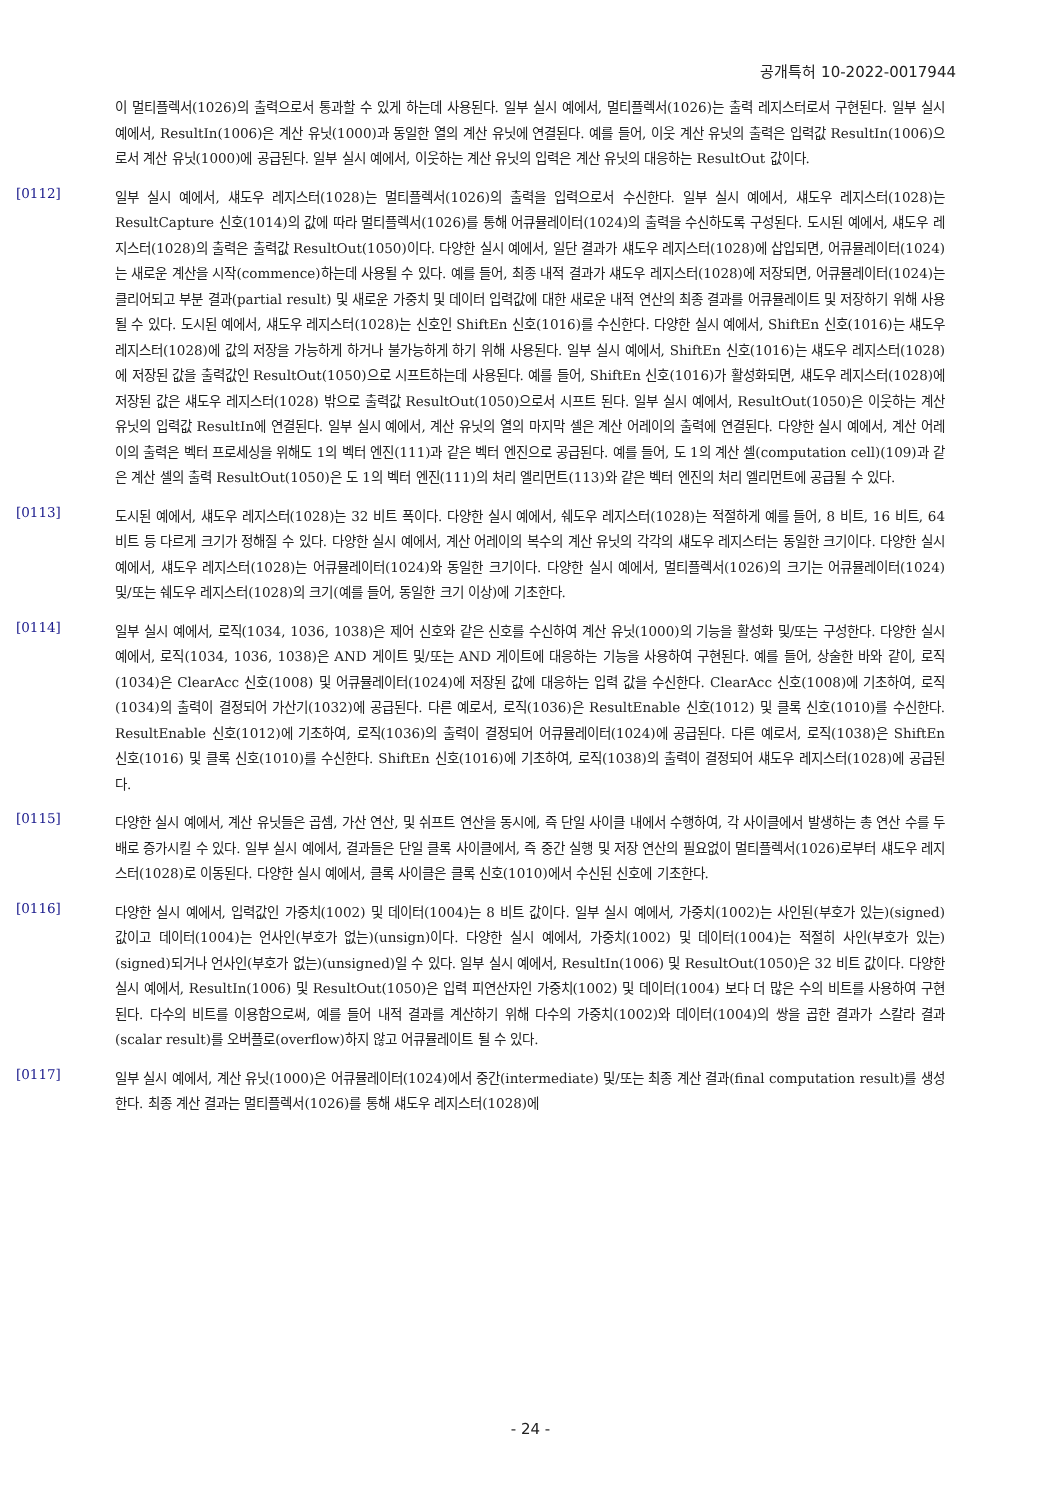공개특허 10-2022-0017944
이 멀티플렉서(1026)의 출력으로서 통과할 수 있게 하는데 사용된다. 일부 실시 예에서, 멀티플렉서(1026)는 출력 레지스터로서 구현된다. 일부 실시 예에서, ResultIn(1006)은 계산 유닛(1000)과 동일한 열의 계산 유닛에 연결된다. 예를 들어, 이웃 계산 유닛의 출력은 입력값 ResultIn(1006)으로서 계산 유닛(1000)에 공급된다. 일부 실시 예에서, 이웃하는 계산 유닛의 입력은 계산 유닛의 대응하는 ResultOut 값이다.
[0112]
일부 실시 예에서, 섀도우 레지스터(1028)는 멀티플렉서(1026)의 출력을 입력으로서 수신한다. 일부 실시 예에서, 섀도우 레지스터(1028)는 ResultCapture 신호(1014)의 값에 따라 멀티플렉서(1026)를 통해 어큐뮬레이터(1024)의 출력을 수신하도록 구성된다. 도시된 예에서, 섀도우 레지스터(1028)의 출력은 출력값 ResultOut(1050)이다. 다양한 실시 예에서, 일단 결과가 섀도우 레지스터(1028)에 삽입되면, 어큐뮬레이터(1024)는 새로운 계산을 시작(commence)하는데 사용될 수 있다. 예를 들어, 최종 내적 결과가 섀도우 레지스터(1028)에 저장되면, 어큐뮬레이터(1024)는 클리어되고 부분 결과(partial result) 및 새로운 가중치 및 데이터 입력값에 대한 새로운 내적 연산의 최종 결과를 어큐뮬레이트 및 저장하기 위해 사용될 수 있다. 도시된 예에서, 섀도우 레지스터(1028)는 신호인 ShiftEn 신호(1016)를 수신한다. 다양한 실시 예에서, ShiftEn 신호(1016)는 섀도우 레지스터(1028)에 값의 저장을 가능하게 하거나 불가능하게 하기 위해 사용된다. 일부 실시 예에서, ShiftEn 신호(1016)는 섀도우 레지스터(1028)에 저장된 값을 출력값인 ResultOut(1050)으로 시프트하는데 사용된다. 예를 들어, ShiftEn 신호(1016)가 활성화되면, 섀도우 레지스터(1028)에 저장된 값은 섀도우 레지스터(1028) 밖으로 출력값 ResultOut(1050)으로서 시프트 된다. 일부 실시 예에서, ResultOut(1050)은 이웃하는 계산 유닛의 입력값 ResultIn에 연결된다. 일부 실시 예에서, 계산 유닛의 열의 마지막 셀은 계산 어레이의 출력에 연결된다. 다양한 실시 예에서, 계산 어레이의 출력은 벡터 프로세싱을 위해도 1의 벡터 엔진(111)과 같은 벡터 엔진으로 공급된다. 예를 들어, 도 1의 계산 셀(computation cell)(109)과 같은 계산 셀의 출력 ResultOut(1050)은 도 1의 벡터 엔진(111)의 처리 엘리먼트(113)와 같은 벡터 엔진의 처리 엘리먼트에 공급될 수 있다.
[0113]
도시된 예에서, 섀도우 레지스터(1028)는 32 비트 폭이다. 다양한 실시 예에서, 쉐도우 레지스터(1028)는 적절하게 예를 들어, 8 비트, 16 비트, 64 비트 등 다르게 크기가 정해질 수 있다. 다양한 실시 예에서, 계산 어레이의 복수의 계산 유닛의 각각의 섀도우 레지스터는 동일한 크기이다. 다양한 실시 예에서, 섀도우 레지스터(1028)는 어큐뮬레이터(1024)와 동일한 크기이다. 다양한 실시 예에서, 멀티플렉서(1026)의 크기는 어큐뮬레이터(1024) 및/또는 쉐도우 레지스터(1028)의 크기(예를 들어, 동일한 크기 이상)에 기초한다.
[0114]
일부 실시 예에서, 로직(1034, 1036, 1038)은 제어 신호와 같은 신호를 수신하여 계산 유닛(1000)의 기능을 활성화 및/또는 구성한다. 다양한 실시 예에서, 로직(1034, 1036, 1038)은 AND 게이트 및/또는 AND 게이트에 대응하는 기능을 사용하여 구현된다. 예를 들어, 상술한 바와 같이, 로직(1034)은 ClearAcc 신호(1008) 및 어큐뮬레이터(1024)에 저장된 값에 대응하는 입력 값을 수신한다. ClearAcc 신호(1008)에 기초하여, 로직(1034)의 출력이 결정되어 가산기(1032)에 공급된다. 다른 예로서, 로직(1036)은 ResultEnable 신호(1012) 및 클록 신호(1010)를 수신한다. ResultEnable 신호(1012)에 기초하여, 로직(1036)의 출력이 결정되어 어큐뮬레이터(1024)에 공급된다. 다른 예로서, 로직(1038)은 ShiftEn 신호(1016) 및 클록 신호(1010)를 수신한다. ShiftEn 신호(1016)에 기초하여, 로직(1038)의 출력이 결정되어 섀도우 레지스터(1028)에 공급된다.
[0115]
다양한 실시 예에서, 계산 유닛들은 곱셈, 가산 연산, 및 쉬프트 연산을 동시에, 즉 단일 사이클 내에서 수행하여, 각 사이클에서 발생하는 총 연산 수를 두 배로 증가시킬 수 있다. 일부 실시 예에서, 결과들은 단일 클록 사이클에서, 즉 중간 실행 및 저장 연산의 필요없이 멀티플렉서(1026)로부터 섀도우 레지스터(1028)로 이동된다. 다양한 실시 예에서, 클록 사이클은 클록 신호(1010)에서 수신된 신호에 기초한다.
[0116]
다양한 실시 예에서, 입력값인 가중치(1002) 및 데이터(1004)는 8 비트 값이다. 일부 실시 예에서, 가중치(1002)는 사인된(부호가 있는)(signed) 값이고 데이터(1004)는 언사인(부호가 없는)(unsign)이다. 다양한 실시 예에서, 가중치(1002) 및 데이터(1004)는 적절히 사인(부호가 있는)(signed)되거나 언사인(부호가 없는)(unsigned)일 수 있다. 일부 실시 예에서, ResultIn(1006) 및 ResultOut(1050)은 32 비트 값이다. 다양한 실시 예에서, ResultIn(1006) 및 ResultOut(1050)은 입력 피연산자인 가중치(1002) 및 데이터(1004) 보다 더 많은 수의 비트를 사용하여 구현된다. 다수의 비트를 이용함으로써, 예를 들어 내적 결과를 계산하기 위해 다수의 가중치(1002)와 데이터(1004)의 쌍을 곱한 결과가 스칼라 결과(scalar result)를 오버플로(overflow)하지 않고 어큐뮬레이트 될 수 있다.
[0117]
일부 실시 예에서, 계산 유닛(1000)은 어큐뮬레이터(1024)에서 중간(intermediate) 및/또는 최종 계산 결과(final computation result)를 생성한다. 최종 계산 결과는 멀티플렉서(1026)를 통해 섀도우 레지스터(1028)에
- 24 -